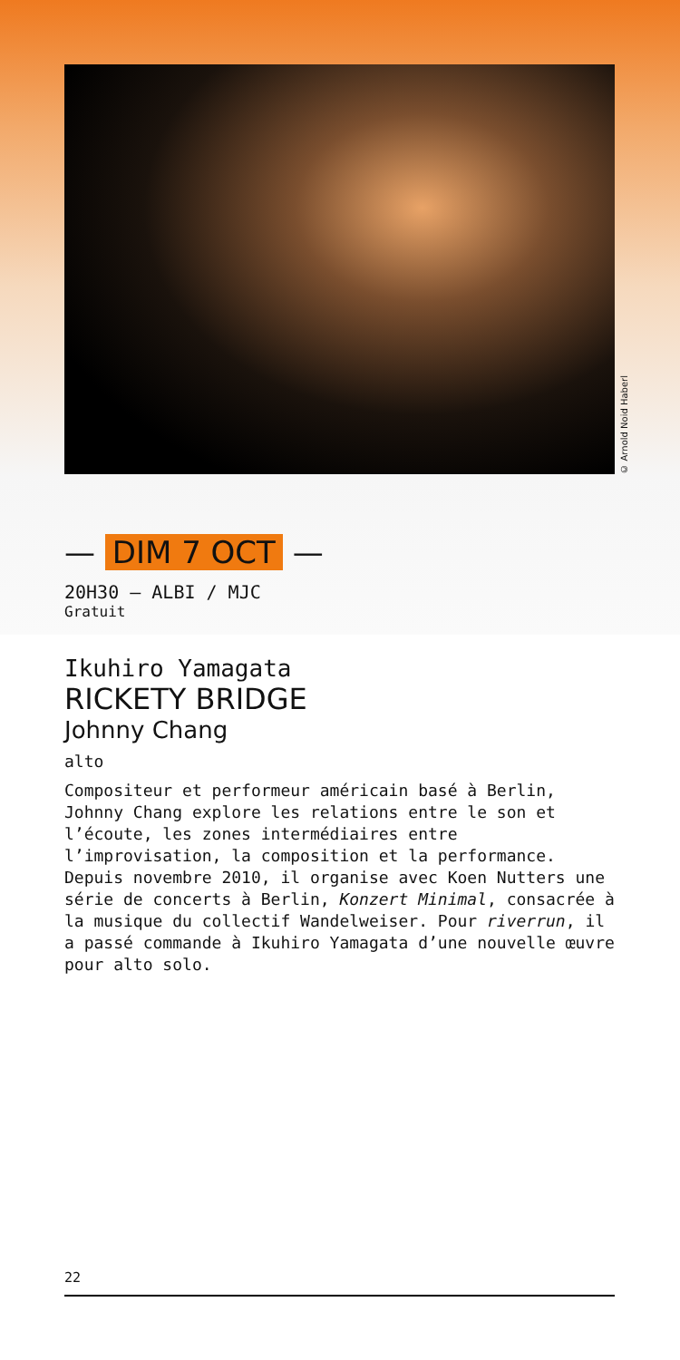© Arnold Noid Haberl
— DIM 7 OCT —
20H30 — ALBI / MJC
Gratuit
Ikuhiro Yamagata
RICKETY BRIDGE
Johnny Chang
alto
Compositeur et performeur américain basé à Berlin, Johnny Chang explore les relations entre le son et l’écoute, les zones intermédiaires entre l’improvisation, la composition et la performance. Depuis novembre 2010, il organise avec Koen Nutters une série de concerts à Berlin, Konzert Minimal, consacrée à la musique du collectif Wandelweiser. Pour riverrun, il a passé commande à Ikuhiro Yamagata d’une nouvelle œuvre pour alto solo.
22